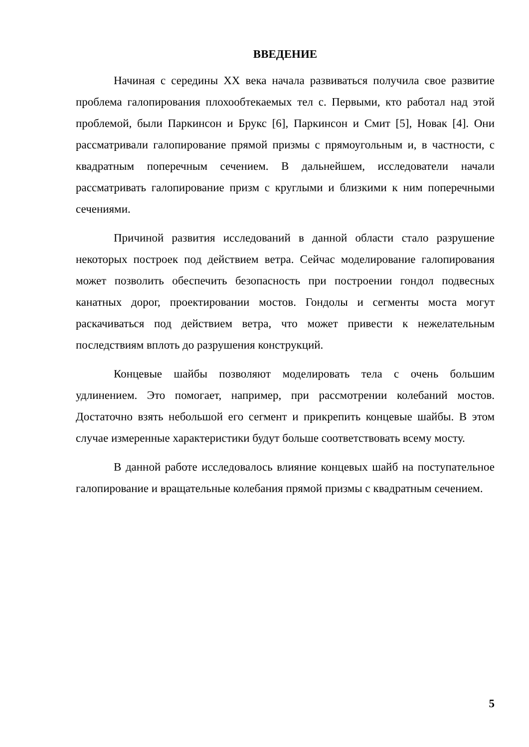ВВЕДЕНИЕ
Начиная с середины XX века начала развиваться получила свое развитие проблема галопирования плохообтекаемых тел с. Первыми, кто работал над этой проблемой, были Паркинсон и Брукс [6], Паркинсон и Смит [5], Новак [4]. Они рассматривали галопирование прямой призмы с прямоугольным и, в частности, с квадратным поперечным сечением. В дальнейшем, исследователи начали рассматривать галопирование призм с круглыми и близкими к ним поперечными сечениями.
Причиной развития исследований в данной области стало разрушение некоторых построек под действием ветра. Сейчас моделирование галопирования может позволить обеспечить безопасность при построении гондол подвесных канатных дорог, проектировании мостов. Гондолы и сегменты моста могут раскачиваться под действием ветра, что может привести к нежелательным последствиям вплоть до разрушения конструкций.
Концевые шайбы позволяют моделировать тела с очень большим удлинением. Это помогает, например, при рассмотрении колебаний мостов. Достаточно взять небольшой его сегмент и прикрепить концевые шайбы. В этом случае измеренные характеристики будут больше соответствовать всему мосту.
В данной работе исследовалось влияние концевых шайб на поступательное галопирование и вращательные колебания прямой призмы с квадратным сечением.
5